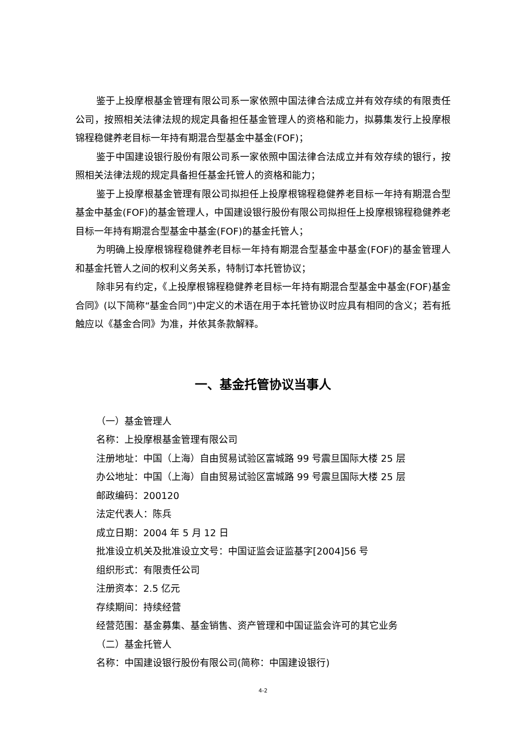鉴于上投摩根基金管理有限公司系一家依照中国法律合法成立并有效存续的有限责任公司，按照相关法律法规的规定具备担任基金管理人的资格和能力，拟募集发行上投摩根锦程稳健养老目标一年持有期混合型基金中基金(FOF)；
鉴于中国建设银行股份有限公司系一家依照中国法律合法成立并有效存续的银行，按照相关法律法规的规定具备担任基金托管人的资格和能力；
鉴于上投摩根基金管理有限公司拟担任上投摩根锦程稳健养老目标一年持有期混合型基金中基金(FOF)的基金管理人，中国建设银行股份有限公司拟担任上投摩根锦程稳健养老目标一年持有期混合型基金中基金(FOF)的基金托管人；
为明确上投摩根锦程稳健养老目标一年持有期混合型基金中基金(FOF)的基金管理人和基金托管人之间的权利义务关系，特制订本托管协议；
除非另有约定，《上投摩根锦程稳健养老目标一年持有期混合型基金中基金(FOF)基金合同》(以下简称“基金合同”)中定义的术语在用于本托管协议时应具有相同的含义；若有抵触应以《基金合同》为准，并依其条款解释。
一、基金托管协议当事人
（一）基金管理人
名称：上投摩根基金管理有限公司
注册地址：中国（上海）自由贸易试验区富城路 99 号震旦国际大楼 25 层
办公地址：中国（上海）自由贸易试验区富城路 99 号震旦国际大楼 25 层
邮政编码：200120
法定代表人：陈兵
成立日期：2004 年 5 月 12 日
批准设立机关及批准设立文号：中国证监会证监基字[2004]56 号
组织形式：有限责任公司
注册资本：2.5 亿元
存续期间：持续经营
经营范围：基金募集、基金销售、资产管理和中国证监会许可的其它业务
（二）基金托管人
名称：中国建设银行股份有限公司(简称：中国建设银行)
4-2